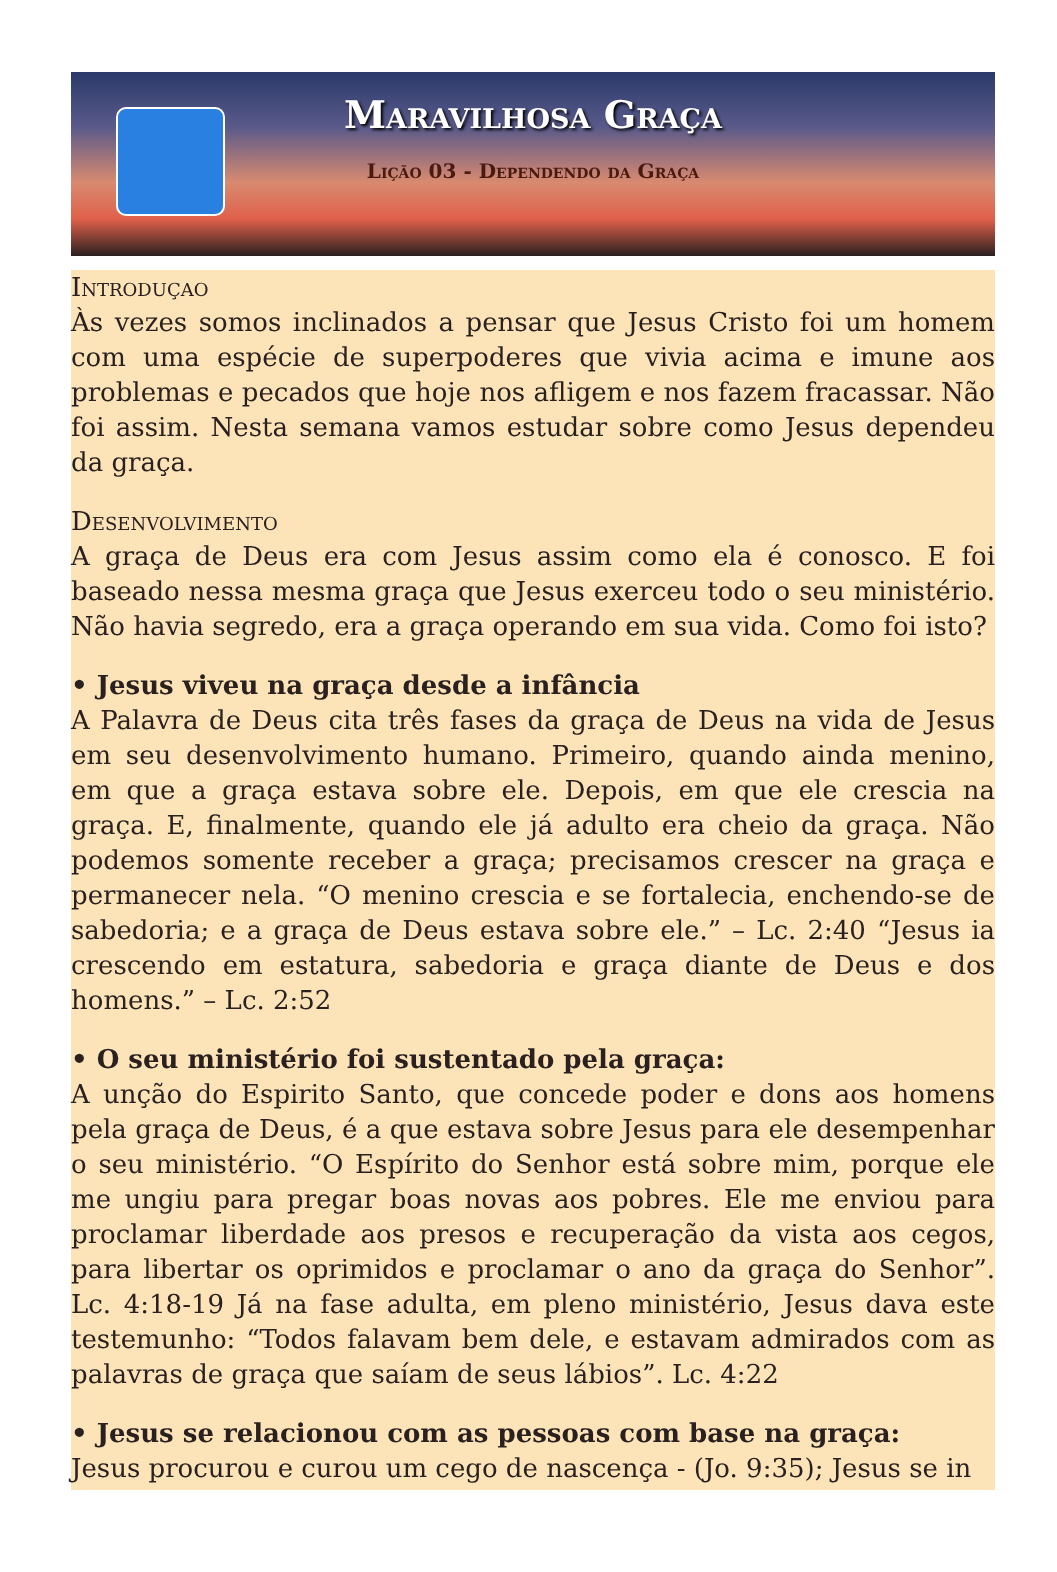Maravilhosa Graça
Lição 03 - Dependendo da Graça
Introduçao
Às vezes somos inclinados a pensar que Jesus Cristo foi um homem com uma espécie de superpoderes que vivia acima e imune aos problemas e pecados que hoje nos afligem e nos fazem fracassar. Não foi assim. Nesta semana vamos estudar sobre como Jesus dependeu da graça.
Desenvolvimento
A graça de Deus era com Jesus assim como ela é conosco. E foi baseado nessa mesma graça que Jesus exerceu todo o seu ministério. Não havia segredo, era a graça operando em sua vida. Como foi isto?
• Jesus viveu na graça desde a infância
A Palavra de Deus cita três fases da graça de Deus na vida de Jesus em seu desenvolvimento humano. Primeiro, quando ainda menino, em que a graça estava sobre ele. Depois, em que ele crescia na graça. E, finalmente, quando ele já adulto era cheio da graça. Não podemos somente receber a graça; precisamos crescer na graça e permanecer nela. “O menino crescia e se fortalecia, enchendo-se de sabedoria; e a graça de Deus estava sobre ele.” – Lc. 2:40 “Jesus ia crescendo em estatura, sabedoria e graça diante de Deus e dos homens.” – Lc. 2:52
• O seu ministério foi sustentado pela graça:
A unção do Espirito Santo, que concede poder e dons aos homens pela graça de Deus, é a que estava sobre Jesus para ele desempenhar o seu ministério. “O Espírito do Senhor está sobre mim, porque ele me ungiu para pregar boas novas aos pobres. Ele me enviou para proclamar liberdade aos presos e recuperação da vista aos cegos, para libertar os oprimidos e proclamar o ano da graça do Senhor”. Lc. 4:18-19 Já na fase adulta, em pleno ministério, Jesus dava este testemunho: “Todos falavam bem dele, e estavam admirados com as palavras de graça que saíam de seus lábios”. Lc. 4:22
• Jesus se relacionou com as pessoas com base na graça:
Jesus procurou e curou um cego de nascença - (Jo. 9:35); Jesus se in